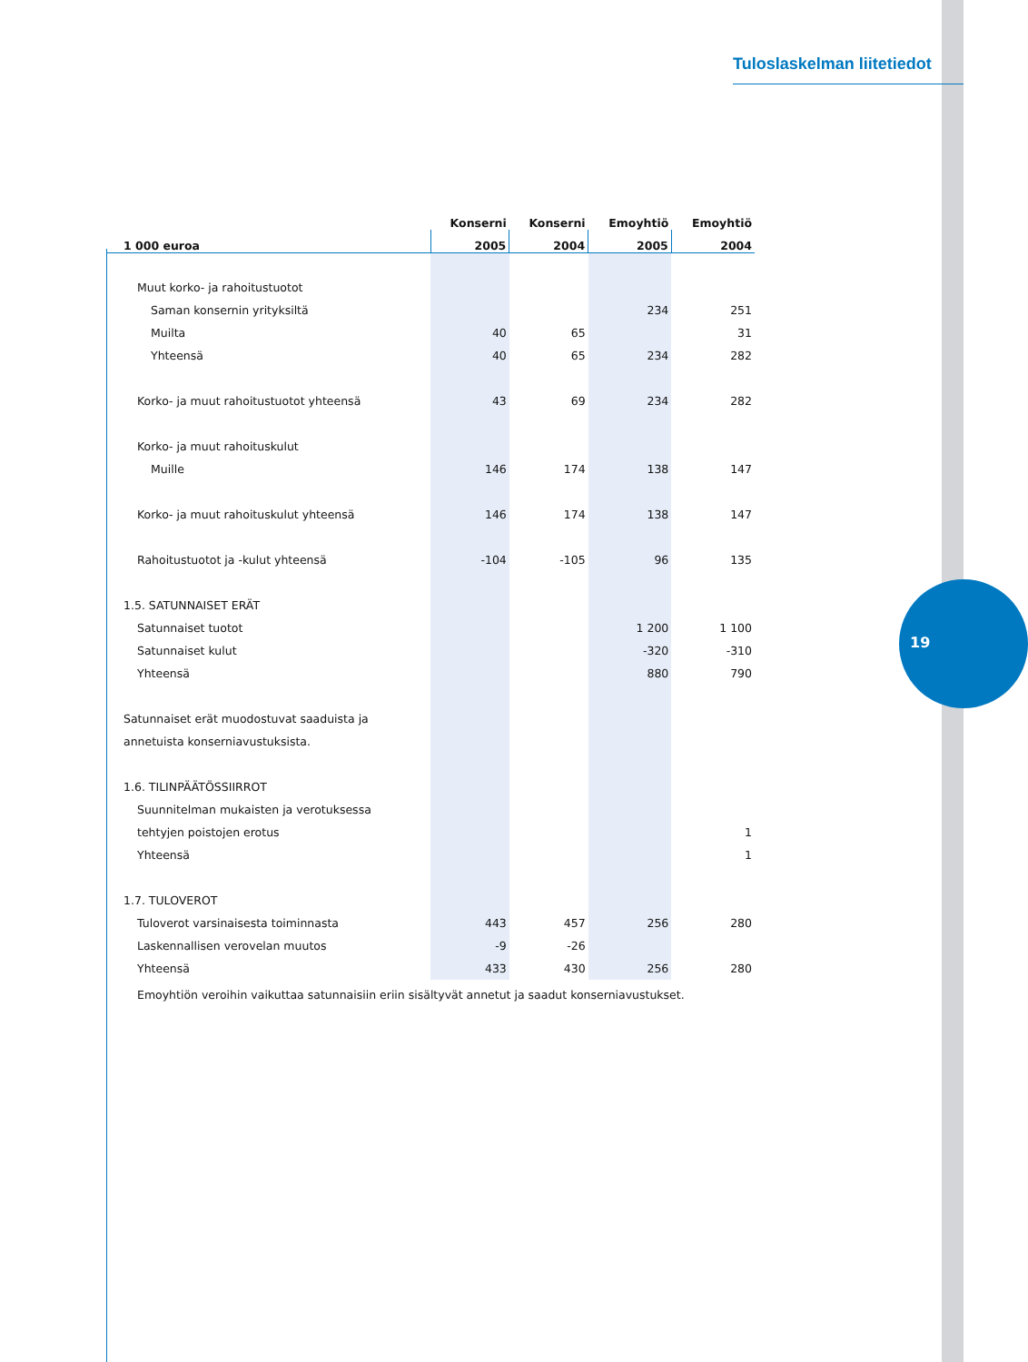Tuloslaskelman liitetiedot
19
| | Konserni | Konserni | Emoyhtiö | Emoyhtiö |
| --- | --- | --- | --- | --- |
| 1 000 euroa | 2005 | 2004 | 2005 | 2004 |
| Muut korko- ja rahoitustuotot | | | | |
| Saman konsernin yrityksiltä | | | 234 | 251 |
| Muilta | 40 | 65 | | 31 |
| Yhteensä | 40 | 65 | 234 | 282 |
| Korko- ja muut rahoitustuotot yhteensä | 43 | 69 | 234 | 282 |
| Korko- ja muut rahoituskulut | | | | |
| Muille | 146 | 174 | 138 | 147 |
| Korko- ja muut rahoituskulut yhteensä | 146 | 174 | 138 | 147 |
| Rahoitustuotot ja -kulut yhteensä | -104 | -105 | 96 | 135 |
| 1.5. SATUNNAISET ERÄT | | | | |
| Satunnaiset tuotot | | | 1 200 | 1 100 |
| Satunnaiset kulut | | | -320 | -310 |
| Yhteensä | | | 880 | 790 |
| Satunnaiset erät muodostuvat saaduista ja | | | | |
| annetuista konserniavustuksista. | | | | |
| 1.6. TILINPÄÄTÖSSIIRROT | | | | |
| Suunnitelman mukaisten ja verotuksessa | | | | |
| tehtyjen poistojen erotus | | | | 1 |
| Yhteensä | | | | 1 |
| 1.7. TULOVEROT | | | | |
| Tuloverot varsinaisesta toiminnasta | 443 | 457 | 256 | 280 |
| Laskennallisen verovelan muutos | -9 | -26 | | |
| Yhteensä | 433 | 430 | 256 | 280 |
Emoyhtiön veroihin vaikuttaa satunnaisiin eriin sisältyvät annetut ja saadut konserniavustukset.